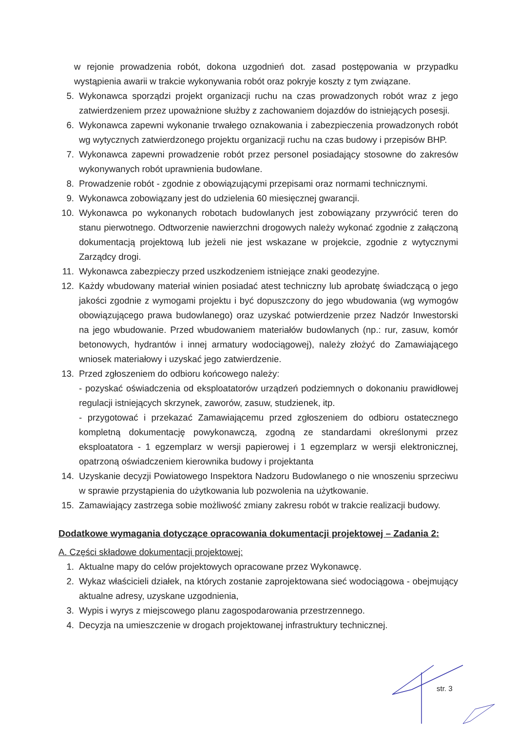w rejonie prowadzenia robót, dokona uzgodnień dot. zasad postępowania w przypadku wystąpienia awarii w trakcie wykonywania robót oraz pokryje koszty z tym związane.
5. Wykonawca sporządzi projekt organizacji ruchu na czas prowadzonych robót wraz z jego zatwierdzeniem przez upoważnione służby z zachowaniem dojazdów do istniejących posesji.
6. Wykonawca zapewni wykonanie trwałego oznakowania i zabezpieczenia prowadzonych robót wg wytycznych zatwierdzonego projektu organizacji ruchu na czas budowy i przepisów BHP.
7. Wykonawca zapewni prowadzenie robót przez personel posiadający stosowne do zakresów wykonywanych robót uprawnienia budowlane.
8. Prowadzenie robót - zgodnie z obowiązującymi przepisami oraz normami technicznymi.
9. Wykonawca zobowiązany jest do udzielenia 60 miesięcznej gwarancji.
10. Wykonawca po wykonanych robotach budowlanych jest zobowiązany przywrócić teren do stanu pierwotnego. Odtworzenie nawierzchni drogowych należy wykonać zgodnie z załączoną dokumentacją projektową lub jeżeli nie jest wskazane w projekcie, zgodnie z wytycznymi Zarządcy drogi.
11. Wykonawca zabezpieczy przed uszkodzeniem istniejące znaki geodezyjne.
12. Każdy wbudowany materiał winien posiadać atest techniczny lub aprobatę świadczącą o jego jakości zgodnie z wymogami projektu i być dopuszczony do jego wbudowania (wg wymogów obowiązującego prawa budowlanego) oraz uzyskać potwierdzenie przez Nadzór Inwestorski na jego wbudowanie. Przed wbudowaniem materiałów budowlanych (np.: rur, zasuw, komór betonowych, hydrantów i innej armatury wodociągowej), należy złożyć do Zamawiającego wniosek materiałowy i uzyskać jego zatwierdzenie.
13. Przed zgłoszeniem do odbioru końcowego należy:
- pozyskać oświadczenia od eksploatatorów urządzeń podziemnych o dokonaniu prawidłowej regulacji istniejących skrzynek, zaworów, zasuw, studzienek, itp.
- przygotować i przekazać Zamawiającemu przed zgłoszeniem do odbioru ostatecznego kompletną dokumentację powykonawczą, zgodną ze standardami określonymi przez eksploatatora - 1 egzemplarz w wersji papierowej i 1 egzemplarz w wersji elektronicznej, opatrzoną oświadczeniem kierownika budowy i projektanta
14. Uzyskanie decyzji Powiatowego Inspektora Nadzoru Budowlanego o nie wnoszeniu sprzeciwu w sprawie przystąpienia do użytkowania lub pozwolenia na użytkowanie.
15. Zamawiający zastrzega sobie możliwość zmiany zakresu robót w trakcie realizacji budowy.
Dodatkowe wymagania dotyczące opracowania dokumentacji projektowej – Zadania 2:
A. Części składowe dokumentacji projektowej:
1. Aktualne mapy do celów projektowych opracowane przez Wykonawcę.
2. Wykaz właścicieli działek, na których zostanie zaprojektowana sieć wodociągowa - obejmujący aktualne adresy, uzyskane uzgodnienia,
3. Wypis i wyrys z miejscowego planu zagospodarowania przestrzennego.
4. Decyzja na umieszczenie w drogach projektowanej infrastruktury technicznej.
str. 3